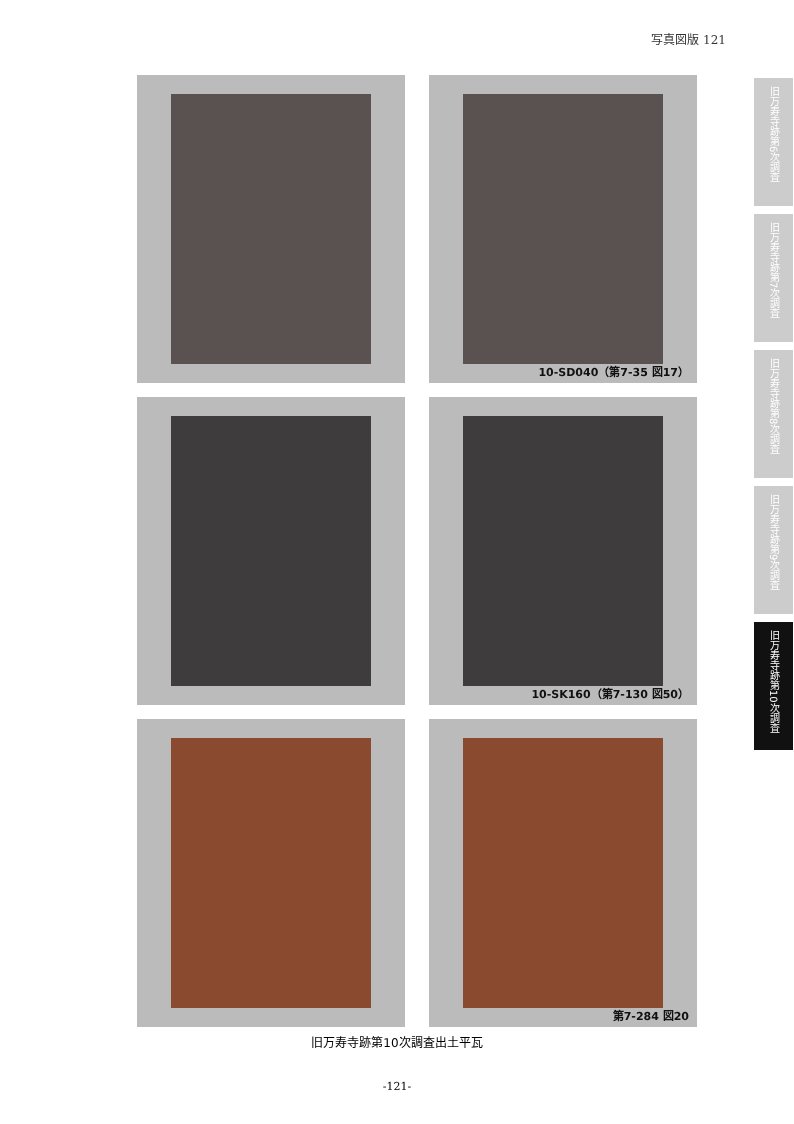写真図版 121
旧万寿寺跡第6次調査
旧万寿寺跡第7次調査
旧万寿寺跡第8次調査
旧万寿寺跡第9次調査
旧万寿寺跡第10次調査
10-SD040（第7-35 図17）
10-SK160（第7-130 図50）
第7-284 図20
旧万寿寺跡第10次調査出土平瓦
-121-